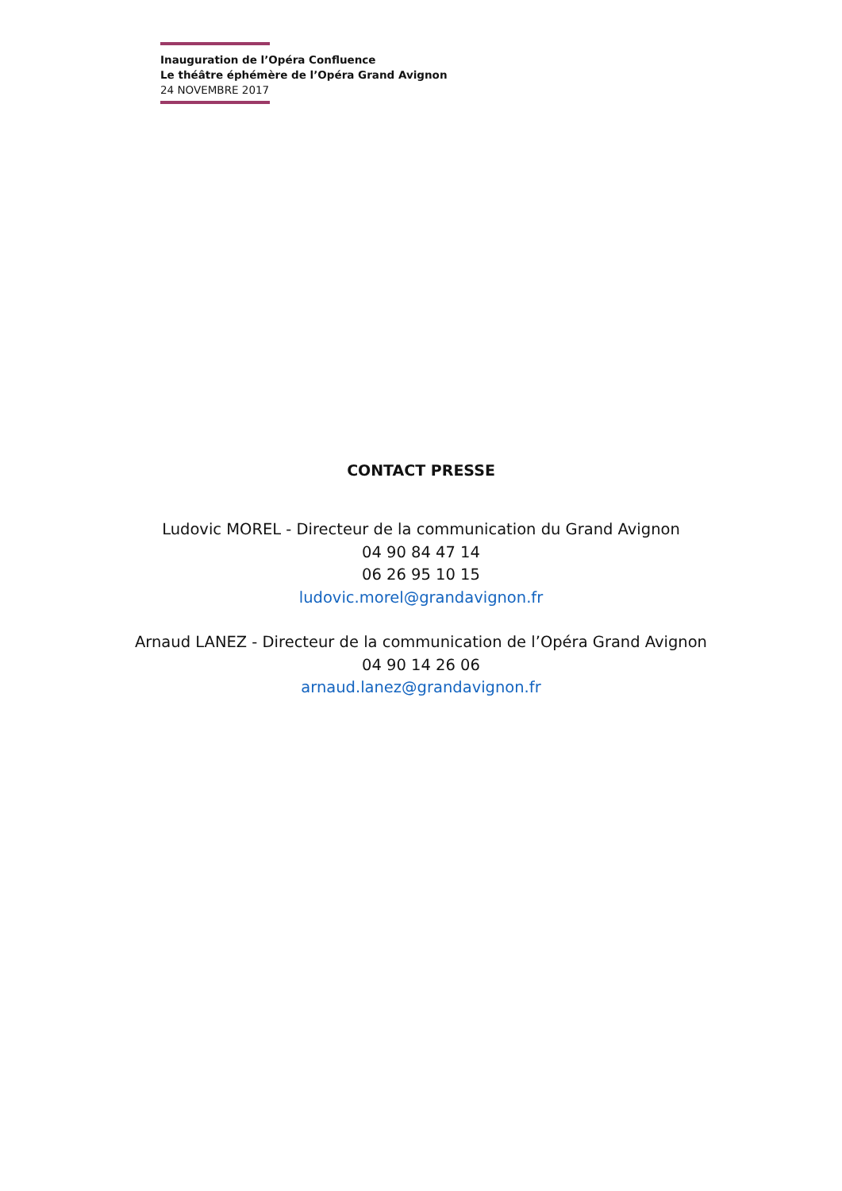Inauguration de l’Opéra Confluence
Le théâtre éphémère de l’Opéra Grand Avignon
24 NOVEMBRE 2017
CONTACT PRESSE
Ludovic MOREL - Directeur de la communication du Grand Avignon
04 90 84 47 14
06 26 95 10 15
ludovic.morel@grandavignon.fr
Arnaud LANEZ - Directeur de la communication de l’Opéra Grand Avignon
04 90 14 26 06
arnaud.lanez@grandavignon.fr